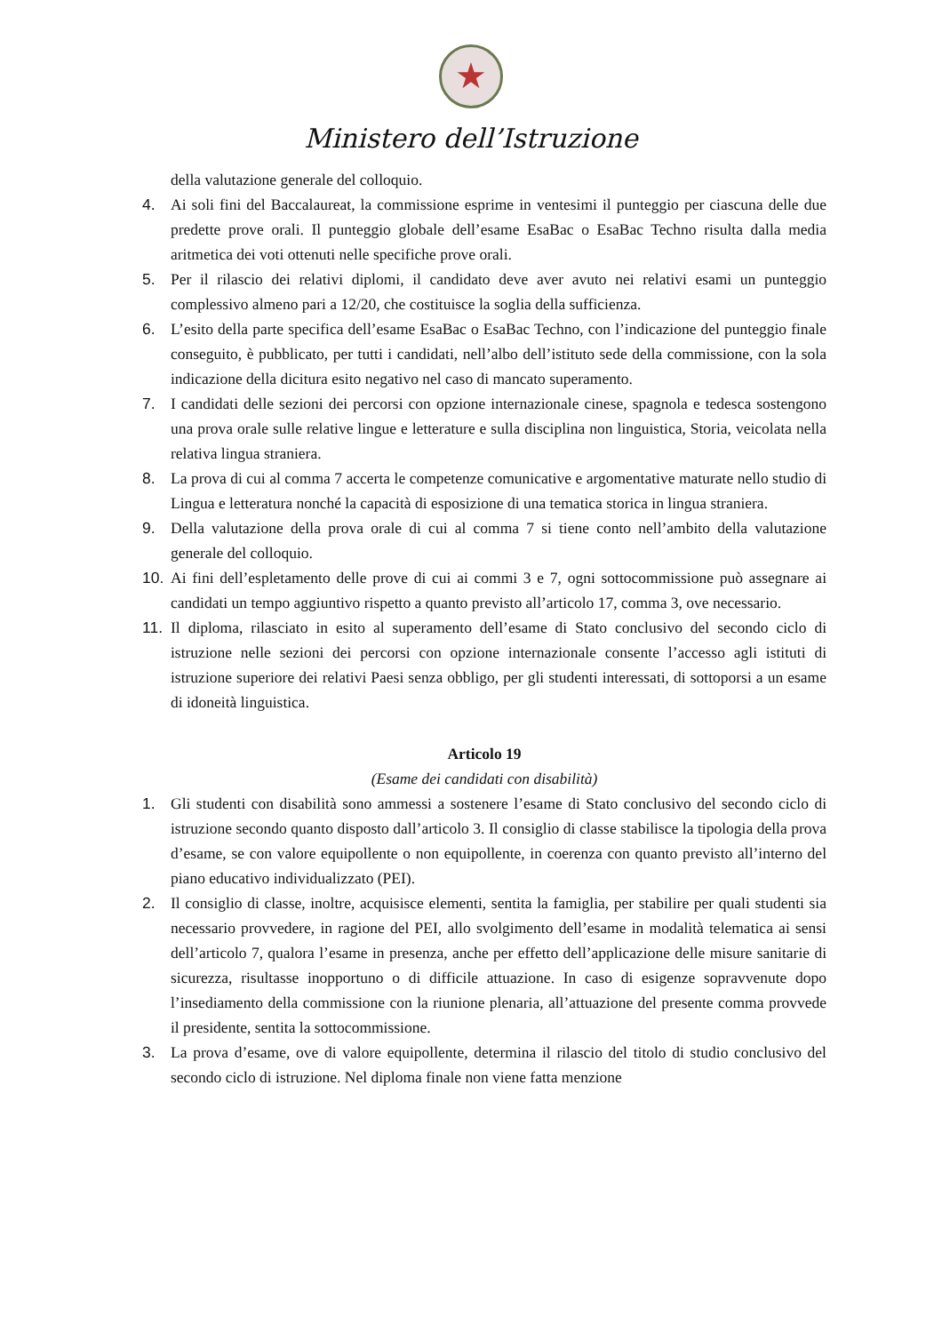★
Ministero dell’Istruzione
della valutazione generale del colloquio.
4. Ai soli fini del Baccalaureat, la commissione esprime in ventesimi il punteggio per ciascuna delle due predette prove orali. Il punteggio globale dell’esame EsaBac o EsaBac Techno risulta dalla media aritmetica dei voti ottenuti nelle specifiche prove orali.
5. Per il rilascio dei relativi diplomi, il candidato deve aver avuto nei relativi esami un punteggio complessivo almeno pari a 12/20, che costituisce la soglia della sufficienza.
6. L’esito della parte specifica dell’esame EsaBac o EsaBac Techno, con l’indicazione del punteggio finale conseguito, è pubblicato, per tutti i candidati, nell’albo dell’istituto sede della commissione, con la sola indicazione della dicitura esito negativo nel caso di mancato superamento.
7. I candidati delle sezioni dei percorsi con opzione internazionale cinese, spagnola e tedesca sostengono una prova orale sulle relative lingue e letterature e sulla disciplina non linguistica, Storia, veicolata nella relativa lingua straniera.
8. La prova di cui al comma 7 accerta le competenze comunicative e argomentative maturate nello studio di Lingua e letteratura nonché la capacità di esposizione di una tematica storica in lingua straniera.
9. Della valutazione della prova orale di cui al comma 7 si tiene conto nell’ambito della valutazione generale del colloquio.
10. Ai fini dell’espletamento delle prove di cui ai commi 3 e 7, ogni sottocommissione può assegnare ai candidati un tempo aggiuntivo rispetto a quanto previsto all’articolo 17, comma 3, ove necessario.
11. Il diploma, rilasciato in esito al superamento dell’esame di Stato conclusivo del secondo ciclo di istruzione nelle sezioni dei percorsi con opzione internazionale consente l’accesso agli istituti di istruzione superiore dei relativi Paesi senza obbligo, per gli studenti interessati, di sottoporsi a un esame di idoneità linguistica.
Articolo 19
(Esame dei candidati con disabilità)
1. Gli studenti con disabilità sono ammessi a sostenere l’esame di Stato conclusivo del secondo ciclo di istruzione secondo quanto disposto dall’articolo 3. Il consiglio di classe stabilisce la tipologia della prova d’esame, se con valore equipollente o non equipollente, in coerenza con quanto previsto all’interno del piano educativo individualizzato (PEI).
2. Il consiglio di classe, inoltre, acquisisce elementi, sentita la famiglia, per stabilire per quali studenti sia necessario provvedere, in ragione del PEI, allo svolgimento dell’esame in modalità telematica ai sensi dell’articolo 7, qualora l’esame in presenza, anche per effetto dell’applicazione delle misure sanitarie di sicurezza, risultasse inopportuno o di difficile attuazione. In caso di esigenze sopravvenute dopo l’insediamento della commissione con la riunione plenaria, all’attuazione del presente comma provvede il presidente, sentita la sottocommissione.
3. La prova d’esame, ove di valore equipollente, determina il rilascio del titolo di studio conclusivo del secondo ciclo di istruzione. Nel diploma finale non viene fatta menzione